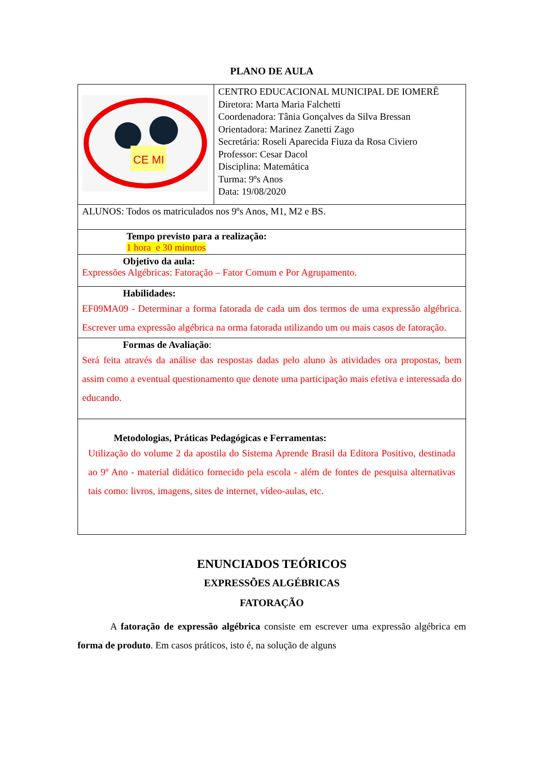PLANO DE AULA
| CE MI | CENTRO EDUCACIONAL MUNICIPAL DE IOMERÊ Diretora: Marta Maria Falchetti Coordenadora: Tânia Gonçalves da Silva Bressan Orientadora: Marinez Zanetti Zago Secretária: Roseli Aparecida Fiuza da Rosa Civiero Professor: Cesar Dacol Disciplina: Matemática Turma: 9ºs Anos Data: 19/08/2020 |
| ALUNOS: Todos os matriculados nos 9ºs Anos, M1, M2 e BS. | |
| Tempo previsto para a realização: 1 hora e 30 minutos | |
| Objetivo da aula: Expressões Algébricas: Fatoração – Fator Comum e Por Agrupamento. | |
| Habilidades: EF09MA09 - Determinar a forma fatorada de cada um dos termos de uma expressão algébrica. Escrever uma expressão algébrica na orma fatorada utilizando um ou mais casos de fatoração. | |
| Formas de Avaliação : Será feita através da análise das respostas dadas pelo aluno às atividades ora propostas, bem assim como a eventual questionamento que denote uma participação mais efetiva e interessada do educando. | |
| Metodologias, Práticas Pedagógicas e Ferramentas: Utilização do volume 2 da apostila do Sistema Aprende Brasil da Editora Positivo, destinada ao 9º Ano - material didático fornecido pela escola - além de fontes de pesquisa alternativas tais como: livros, imagens, sites de internet, vídeo-aulas, etc. | |
ENUNCIADOS TEÓRICOS
EXPRESSÕES ALGÉBRICAS
FATORAÇÃO
A fatoração de expressão algébrica consiste em escrever uma expressão algébrica em forma de produto. Em casos práticos, isto é, na solução de alguns